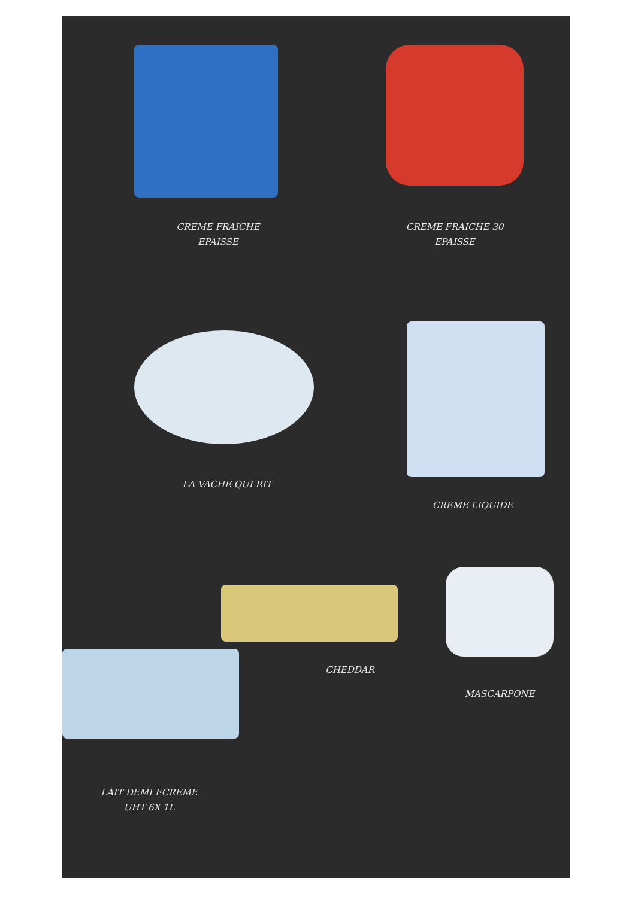CREME FRAICHE
EPAISSE
CREME FRAICHE 30
EPAISSE
LA VACHE QUI RIT
CREME LIQUIDE
CHEDDAR
MASCARPONE
LAIT DEMI ECREME
UHT 6X 1L